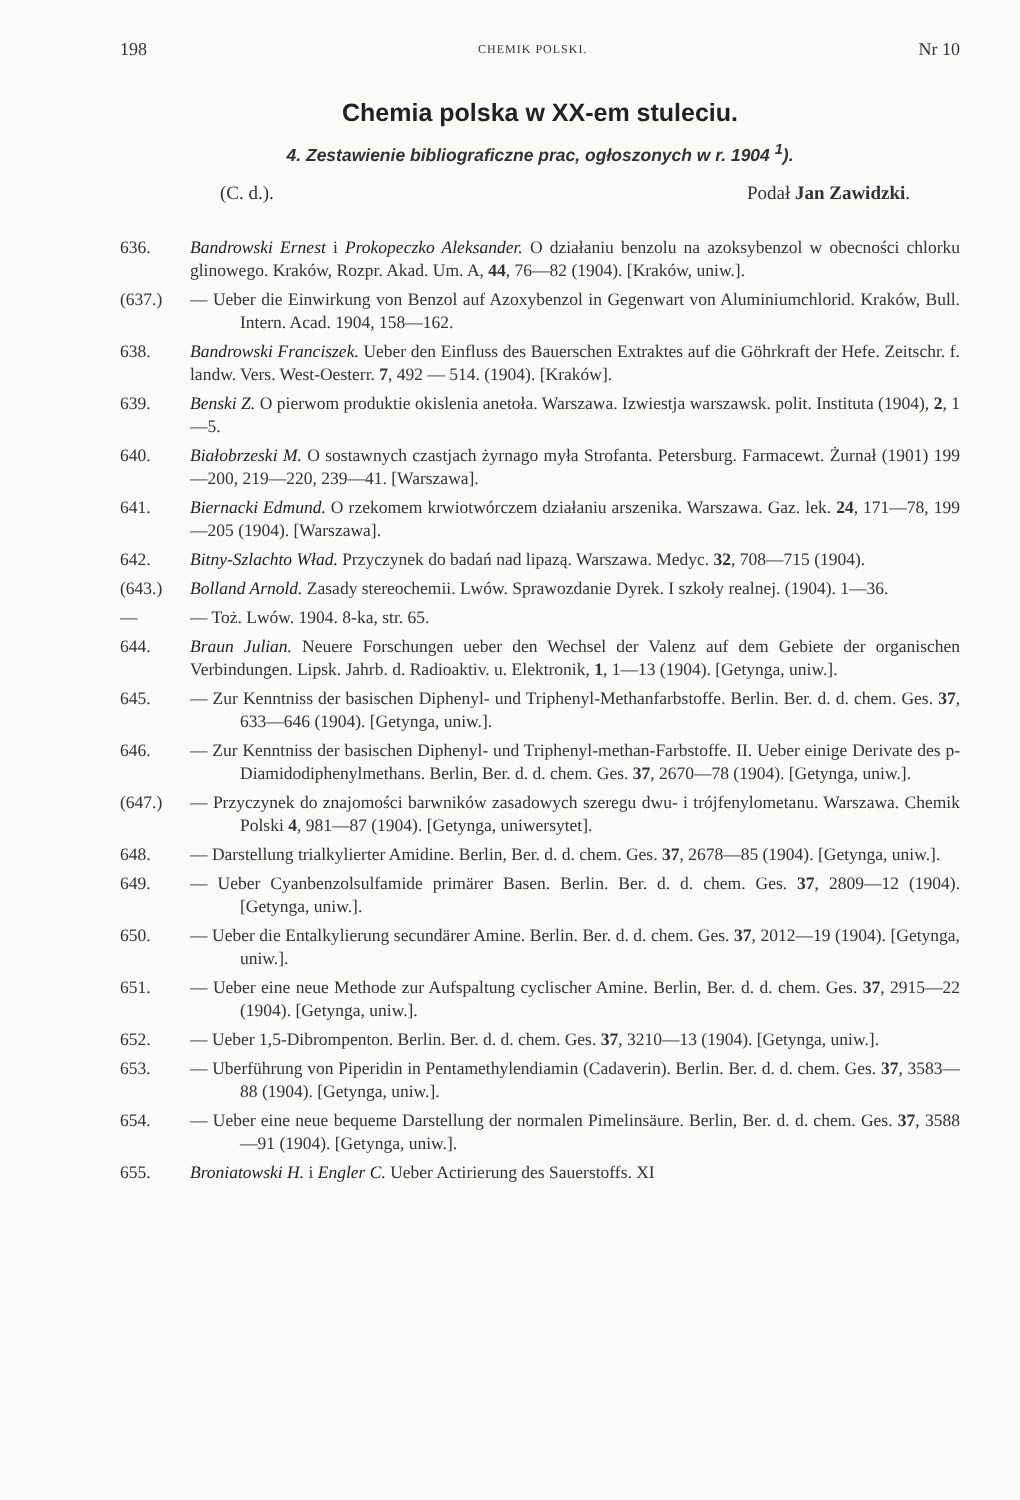198 CHEMIK POLSKI. Nr 10
Chemia polska w XX-em stuleciu.
4. Zestawienie bibliograficzne prac, ogłoszonych w r. 1904 <sup>1</sup>).
(C. d.). Podał Jan Zawidzki.
636. Bandrowski Ernest i Prokopeczko Aleksander. O działaniu benzolu na azoksybenzol w obecności chlorku glinowego. Kraków, Rozpr. Akad. Um. A, 44, 76—82 (1904). [Kraków, uniw.].
(637.) — Ueber die Einwirkung von Benzol auf Azoxybenzol in Gegenwart von Aluminiumchlorid. Kraków, Bull. Intern. Acad. 1904, 158—162.
638. Bandrowski Franciszek. Ueber den Einfluss des Bauerschen Extraktes auf die Göhrkraft der Hefe. Zeitschr. f. landw. Vers. West-Oesterr. 7, 492 — 514. (1904). [Kraków].
639. Benski Z. O pierwom produktie okislenia anetoła. Warszawa. Izwiestja warszawsk. polit. Instituta (1904), 2, 1—5.
640. Białobrzeski M. O sostawnych czastjach żyrnago myła Strofanta. Petersburg. Farmacewt. Żurnał (1901) 199—200, 219—220, 239—41. [Warszawa].
641. Biernacki Edmund. O rzekomem krwiotwórczem działaniu arszenika. Warszawa. Gaz. lek. 24, 171—78, 199—205 (1904). [Warszawa].
642. Bitny-Szlachto Wład. Przyczynek do badań nad lipazą. Warszawa. Medyc. 32, 708—715 (1904).
(643.) Bolland Arnold. Zasady stereochemii. Lwów. Sprawozdanie Dyrek. I szkoły realnej. (1904). 1—36.
— — Toż. Lwów. 1904. 8-ka, str. 65.
644. Braun Julian. Neuere Forschungen ueber den Wechsel der Valenz auf dem Gebiete der organischen Verbindungen. Lipsk. Jahrb. d. Radioaktiv. u. Elektronik, 1, 1—13 (1904). [Getynga, uniw.].
645. — Zur Kenntniss der basischen Diphenyl- und Triphenyl-Methanfarbstoffe. Berlin. Ber. d. d. chem. Ges. 37, 633—646 (1904). [Getynga, uniw.].
646. — Zur Kenntniss der basischen Diphenyl- und Triphenyl-methan-Farbstoffe. II. Ueber einige Derivate des p-Diamidodiphenylmethans. Berlin, Ber. d. d. chem. Ges. 37, 2670—78 (1904). [Getynga, uniw.].
(647.) — Przyczynek do znajomości barwników zasadowych szeregu dwu- i trójfenylometanu. Warszawa. Chemik Polski 4, 981—87 (1904). [Getynga, uniwersytet].
648. — Darstellung trialkylierter Amidine. Berlin, Ber. d. d. chem. Ges. 37, 2678—85 (1904). [Getynga, uniw.].
649. — Ueber Cyanbenzolsulfamide primärer Basen. Berlin. Ber. d. d. chem. Ges. 37, 2809—12 (1904). [Getynga, uniw.].
650. — Ueber die Entalkylierung secundärer Amine. Berlin. Ber. d. d. chem. Ges. 37, 2012—19 (1904). [Getynga, uniw.].
651. — Ueber eine neue Methode zur Aufspaltung cyclischer Amine. Berlin, Ber. d. d. chem. Ges. 37, 2915—22 (1904). [Getynga, uniw.].
652. — Ueber 1,5-Dibrompenton. Berlin. Ber. d. d. chem. Ges. 37, 3210—13 (1904). [Getynga, uniw.].
653. — Uberführung von Piperidin in Pentamethylendiamin (Cadaverin). Berlin. Ber. d. d. chem. Ges. 37, 3583—88 (1904). [Getynga, uniw.].
654. — Ueber eine neue bequeme Darstellung der normalen Pimelinsäure. Berlin, Ber. d. d. chem. Ges. 37, 3588—91 (1904). [Getynga, uniw.].
655. Broniatowski H. i Engler C. Ueber Actirierung des Sauerstoffs. XI